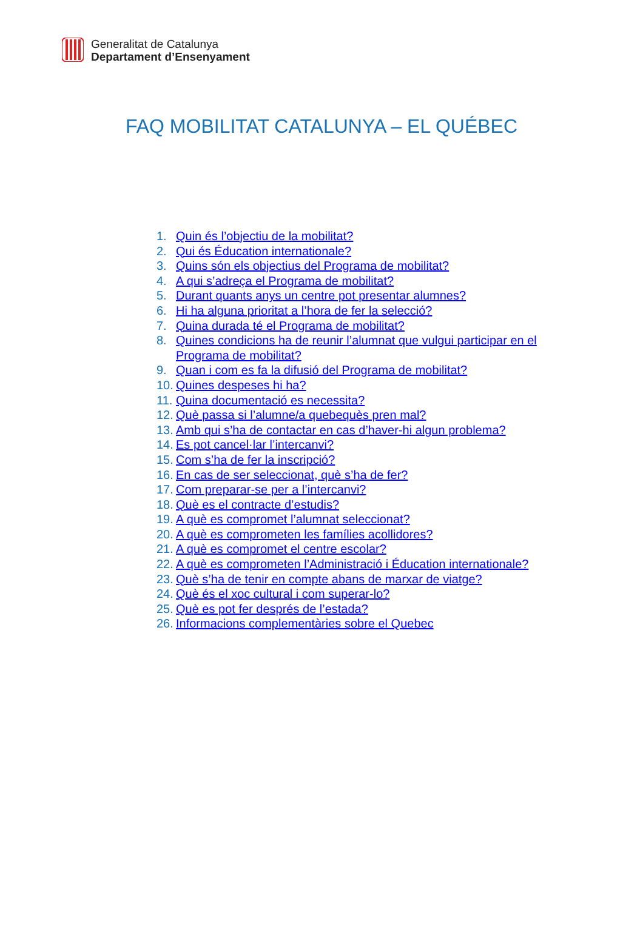Generalitat de Catalunya
Departament d’Ensenyament
FAQ MOBILITAT CATALUNYA – EL QUÉBEC
1. Quin és l’objectiu de la mobilitat?
2. Qui és Éducation internationale?
3. Quins són els objectius del Programa de mobilitat?
4. A qui s’adreça el Programa de mobilitat?
5. Durant quants anys un centre pot presentar alumnes?
6. Hi ha alguna prioritat a l’hora de fer la selecció?
7. Quina durada té el Programa de mobilitat?
8. Quines condicions ha de reunir l’alumnat que vulgui participar en el Programa de mobilitat?
9. Quan i com es fa la difusió del Programa de mobilitat?
10. Quines despeses hi ha?
11. Quina documentació es necessita?
12. Què passa si l’alumne/a quebequès pren mal?
13. Amb qui s’ha de contactar en cas d’haver-hi algun problema?
14. Es pot cancel·lar l’intercanvi?
15. Com s’ha de fer la inscripció?
16. En cas de ser seleccionat, què s’ha de fer?
17. Com preparar-se per a l’intercanvi?
18. Què es el contracte d’estudis?
19. A què es compromet l’alumnat seleccionat?
20. A què es comprometen les famílies acollidores?
21. A què es compromet el centre escolar?
22. A què es comprometen l’Administració i Éducation internationale?
23. Què s’ha de tenir en compte abans de marxar de viatge?
24. Què és el xoc cultural i com superar-lo?
25. Què es pot fer després de l’estada?
26. Informacions complementàries sobre el Quebec